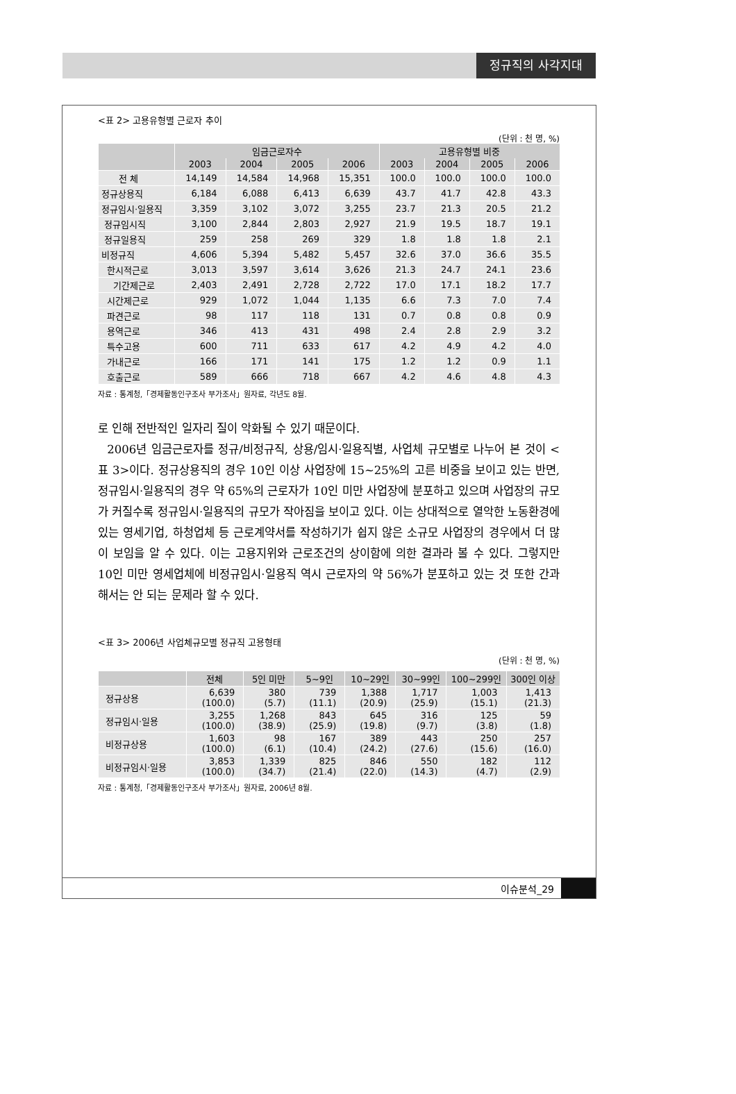정규직의 사각지대
<표 2> 고용유형별 근로자 추이
(단위 : 천 명, %)
| | 임금근로자수 | | | | 고용유형별 비중 | | | |
| --- | --- | --- | --- | --- | --- | --- | --- | --- |
| | 2003 | 2004 | 2005 | 2006 | 2003 | 2004 | 2005 | 2006 |
| 전 체 | 14,149 | 14,584 | 14,968 | 15,351 | 100.0 | 100.0 | 100.0 | 100.0 |
| 정규상용직 | 6,184 | 6,088 | 6,413 | 6,639 | 43.7 | 41.7 | 42.8 | 43.3 |
| 정규임시·일용직 | 3,359 | 3,102 | 3,072 | 3,255 | 23.7 | 21.3 | 20.5 | 21.2 |
| 정규임시직 | 3,100 | 2,844 | 2,803 | 2,927 | 21.9 | 19.5 | 18.7 | 19.1 |
| 정규일용직 | 259 | 258 | 269 | 329 | 1.8 | 1.8 | 1.8 | 2.1 |
| 비정규직 | 4,606 | 5,394 | 5,482 | 5,457 | 32.6 | 37.0 | 36.6 | 35.5 |
| 한시적근로 | 3,013 | 3,597 | 3,614 | 3,626 | 21.3 | 24.7 | 24.1 | 23.6 |
| 기간제근로 | 2,403 | 2,491 | 2,728 | 2,722 | 17.0 | 17.1 | 18.2 | 17.7 |
| 시간제근로 | 929 | 1,072 | 1,044 | 1,135 | 6.6 | 7.3 | 7.0 | 7.4 |
| 파견근로 | 98 | 117 | 118 | 131 | 0.7 | 0.8 | 0.8 | 0.9 |
| 용역근로 | 346 | 413 | 431 | 498 | 2.4 | 2.8 | 2.9 | 3.2 |
| 특수고용 | 600 | 711 | 633 | 617 | 4.2 | 4.9 | 4.2 | 4.0 |
| 가내근로 | 166 | 171 | 141 | 175 | 1.2 | 1.2 | 0.9 | 1.1 |
| 호출근로 | 589 | 666 | 718 | 667 | 4.2 | 4.6 | 4.8 | 4.3 |
자료 : 통계청,「경제활동인구조사 부가조사」원자료, 각년도 8월.
로 인해 전반적인 일자리 질이 악화될 수 있기 때문이다.
2006년 임금근로자를 정규/비정규직, 상용/임시·일용직별, 사업체 규모별로 나누어 본 것이 <표 3>이다. 정규상용직의 경우 10인 이상 사업장에 15~25%의 고른 비중을 보이고 있는 반면, 정규임시·일용직의 경우 약 65%의 근로자가 10인 미만 사업장에 분포하고 있으며 사업장의 규모가 커질수록 정규임시·일용직의 규모가 작아짐을 보이고 있다. 이는 상대적으로 열악한 노동환경에 있는 영세기업, 하청업체 등 근로계약서를 작성하기가 쉽지 않은 소규모 사업장의 경우에서 더 많이 보임을 알 수 있다. 이는 고용지위와 근로조건의 상이함에 의한 결과라 볼 수 있다. 그렇지만 10인 미만 영세업체에 비정규임시·일용직 역시 근로자의 약 56%가 분포하고 있는 것 또한 간과해서는 안 되는 문제라 할 수 있다.
<표 3> 2006년 사업체규모별 정규직 고용형태
(단위 : 천 명, %)
| | 전체 | 5인 미만 | 5~9인 | 10~29인 | 30~99인 | 100~299인 | 300인 이상 |
| --- | --- | --- | --- | --- | --- | --- | --- |
| 정규상용 | 6,639 (100.0) | 380 (5.7) | 739 (11.1) | 1,388 (20.9) | 1,717 (25.9) | 1,003 (15.1) | 1,413 (21.3) |
| 정규임시·일용 | 3,255 (100.0) | 1,268 (38.9) | 843 (25.9) | 645 (19.8) | 316 (9.7) | 125 (3.8) | 59 (1.8) |
| 비정규상용 | 1,603 (100.0) | 98 (6.1) | 167 (10.4) | 389 (24.2) | 443 (27.6) | 250 (15.6) | 257 (16.0) |
| 비정규임시·일용 | 3,853 (100.0) | 1,339 (34.7) | 825 (21.4) | 846 (22.0) | 550 (14.3) | 182 (4.7) | 112 (2.9) |
자료 : 통계청,「경제활동인구조사 부가조사」원자료, 2006년 8월.
이슈분석_29